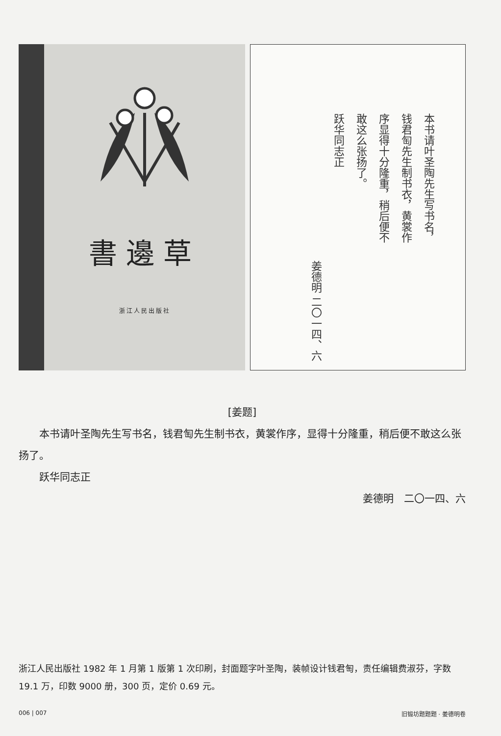書邊草
浙江人民出版社
本书请叶圣陶先生写书名，
钱君匋先生制书衣，黄裳作
序显得十分隆重，稍后便不
敢这么张扬了。
跃华同志正
姜德明 二〇一四、六
[姜题]
　　本书请叶圣陶先生写书名，钱君匋先生制书衣，黄裳作序，显得十分隆重，稍后便不敢这么张扬了。
　　跃华同志正
姜德明　二〇一四、六
浙江人民出版社 1982 年 1 月第 1 版第 1 次印刷，封面题字叶圣陶，装帧设计钱君匋，责任编辑费淑芬，字数 19.1 万，印数 9000 册，300 页，定价 0.69 元。
006 | 007 旧锻坊题题题 · 姜德明卷